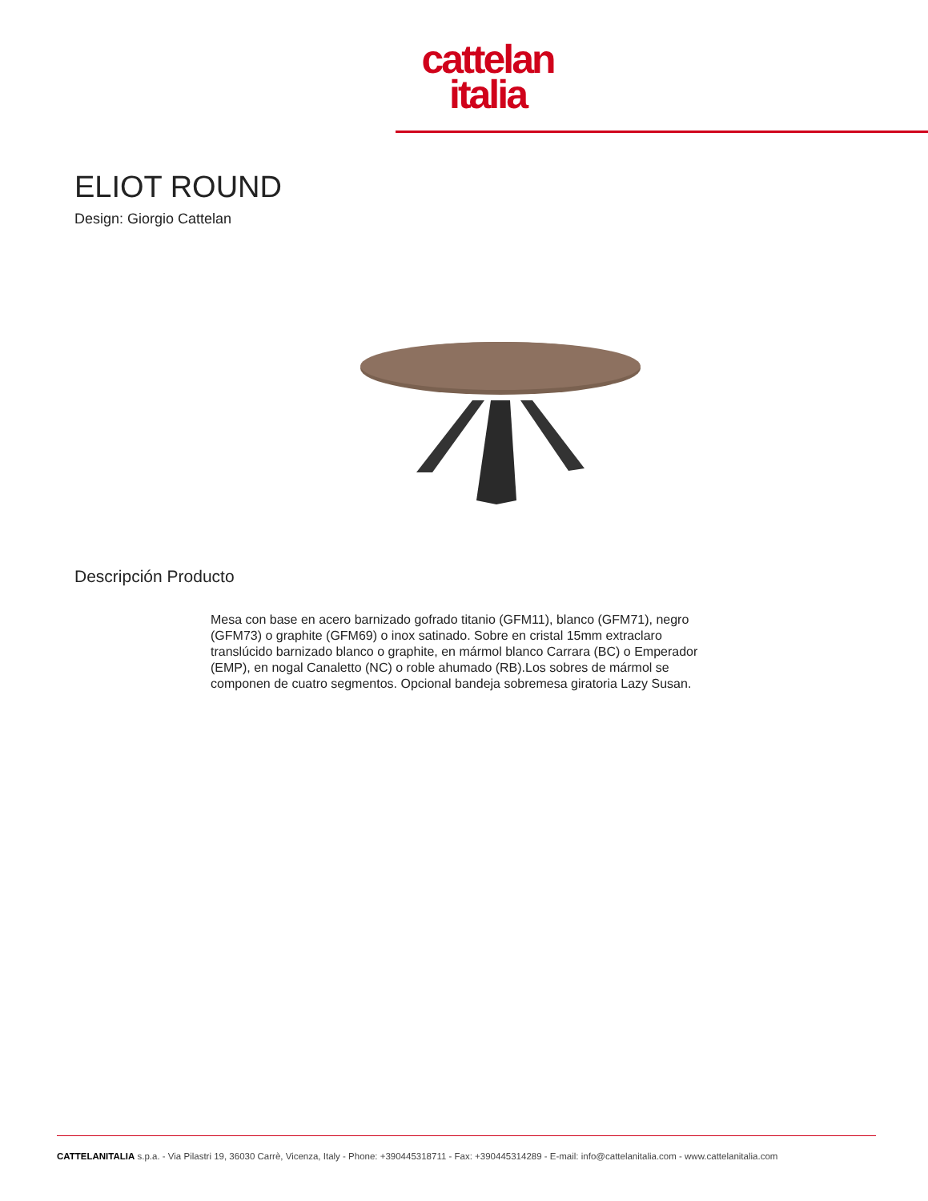cattelan
italia
ELIOT ROUND
Design: Giorgio Cattelan
Descripción Producto
Mesa con base en acero barnizado gofrado titanio (GFM11), blanco (GFM71), negro (GFM73) o graphite (GFM69) o inox satinado. Sobre en cristal 15mm extraclaro translúcido barnizado blanco o graphite, en mármol blanco Carrara (BC) o Emperador (EMP), en nogal Canaletto (NC) o roble ahumado (RB).Los sobres de mármol se componen de cuatro segmentos. Opcional bandeja sobremesa giratoria Lazy Susan.
CATTELANITALIA s.p.a. - Via Pilastri 19, 36030 Carrè, Vicenza, Italy - Phone: +390445318711 - Fax: +390445314289 - E-mail: info@cattelanitalia.com - www.cattelanitalia.com